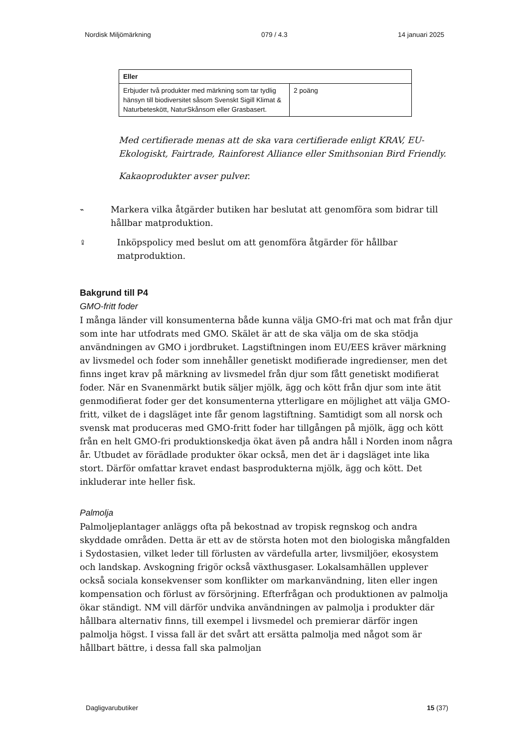Nordisk Miljömärkning 079 / 4.3 14 januari 2025
| Eller | |
| --- | --- |
| Erbjuder två produkter med märkning som tar tydlig hänsyn till biodiversitet såsom Svenskt Sigill Klimat & Naturbeteskött, NaturSkånsom eller Grasbasert. | 2 poäng |
Med certifierade menas att de ska vara certifierade enligt KRAV, EU-Ekologiskt, Fairtrade, Rainforest Alliance eller Smithsonian Bird Friendly.
Kakaoprodukter avser pulver.
⌁ Markera vilka åtgärder butiken har beslutat att genomföra som bidrar till hållbar matproduktion.
⇪ Inköpspolicy med beslut om att genomföra åtgärder för hållbar matproduktion.
Bakgrund till P4
GMO-fritt foder
I många länder vill konsumenterna både kunna välja GMO-fri mat och mat från djur som inte har utfodrats med GMO. Skälet är att de ska välja om de ska stödja användningen av GMO i jordbruket. Lagstiftningen inom EU/EES kräver märkning av livsmedel och foder som innehåller genetiskt modifierade ingredienser, men det finns inget krav på märkning av livsmedel från djur som fått genetiskt modifierat foder. När en Svanenmärkt butik säljer mjölk, ägg och kött från djur som inte ätit genmodifierat foder ger det konsumenterna ytterligare en möjlighet att välja GMO-fritt, vilket de i dagsläget inte får genom lagstiftning. Samtidigt som all norsk och svensk mat produceras med GMO-fritt foder har tillgången på mjölk, ägg och kött från en helt GMO-fri produktionskedja ökat även på andra håll i Norden inom några år. Utbudet av förädlade produkter ökar också, men det är i dagsläget inte lika stort. Därför omfattar kravet endast basprodukterna mjölk, ägg och kött. Det inkluderar inte heller fisk.
Palmolja
Palmoljeplantager anläggs ofta på bekostnad av tropisk regnskog och andra skyddade områden. Detta är ett av de största hoten mot den biologiska mångfalden i Sydostasien, vilket leder till förlusten av värdefulla arter, livsmiljöer, ekosystem och landskap. Avskogning frigör också växthusgaser. Lokalsamhällen upplever också sociala konsekvenser som konflikter om markanvändning, liten eller ingen kompensation och förlust av försörjning. Efterfrågan och produktionen av palmolja ökar ständigt. NM vill därför undvika användningen av palmolja i produkter där hållbara alternativ finns, till exempel i livsmedel och premierar därför ingen palmolja högst. I vissa fall är det svårt att ersätta palmolja med något som är hållbart bättre, i dessa fall ska palmoljan
Dagligvarubutiker 15 (37)